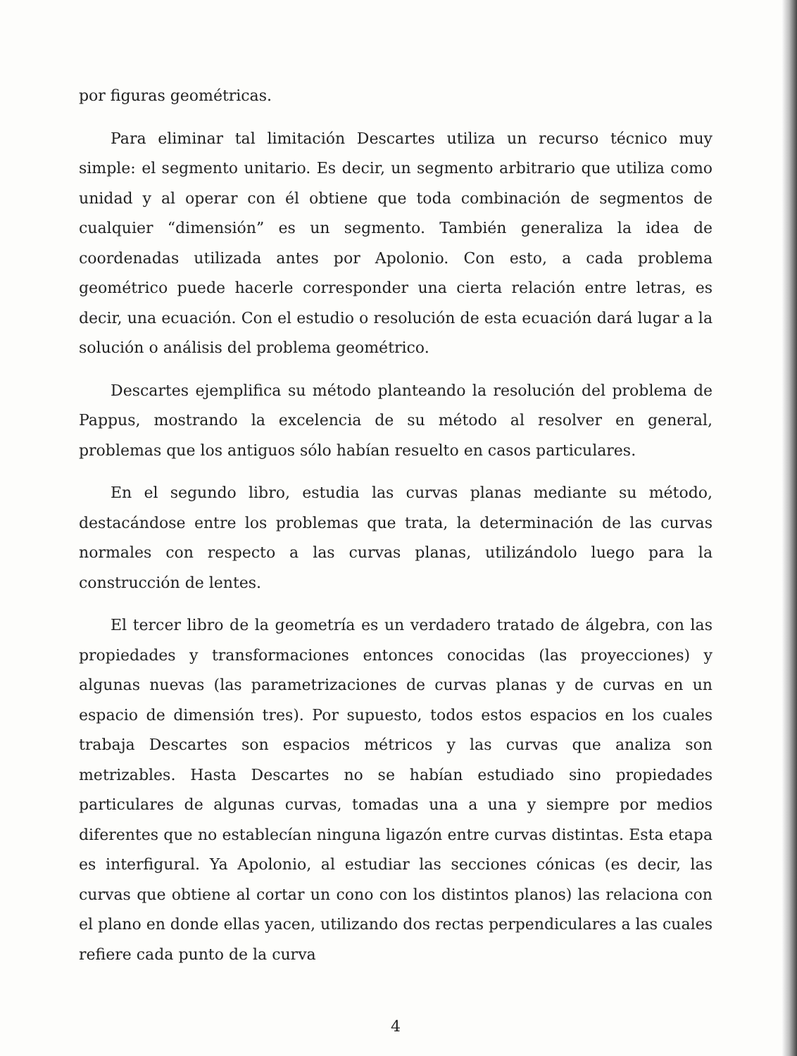por figuras geométricas.
Para eliminar tal limitación Descartes utiliza un recurso técnico muy simple: el segmento unitario. Es decir, un segmento arbitrario que utiliza como unidad y al operar con él obtiene que toda combinación de segmentos de cualquier “dimensión” es un segmento. También generaliza la idea de coordenadas utilizada antes por Apolonio. Con esto, a cada problema geométrico puede hacerle corresponder una cierta relación entre letras, es decir, una ecuación. Con el estudio o resolución de esta ecuación dará lugar a la solución o análisis del problema geométrico.
Descartes ejemplifica su método planteando la resolución del problema de Pappus, mostrando la excelencia de su método al resolver en general, problemas que los antiguos sólo habían resuelto en casos particulares.
En el segundo libro, estudia las curvas planas mediante su método, destacándose entre los problemas que trata, la determinación de las curvas normales con respecto a las curvas planas, utilizándolo luego para la construcción de lentes.
El tercer libro de la geometría es un verdadero tratado de álgebra, con las propiedades y transformaciones entonces conocidas (las proyecciones) y algunas nuevas (las parametrizaciones de curvas planas y de curvas en un espacio de dimensión tres). Por supuesto, todos estos espacios en los cuales trabaja Descartes son espacios métricos y las curvas que analiza son metrizables. Hasta Descartes no se habían estudiado sino propiedades particulares de algunas curvas, tomadas una a una y siempre por medios diferentes que no establecían ninguna ligazón entre curvas distintas. Esta etapa es interfigural. Ya Apolonio, al estudiar las secciones cónicas (es decir, las curvas que obtiene al cortar un cono con los distintos planos) las relaciona con el plano en donde ellas yacen, utilizando dos rectas perpendiculares a las cuales refiere cada punto de la curva
4